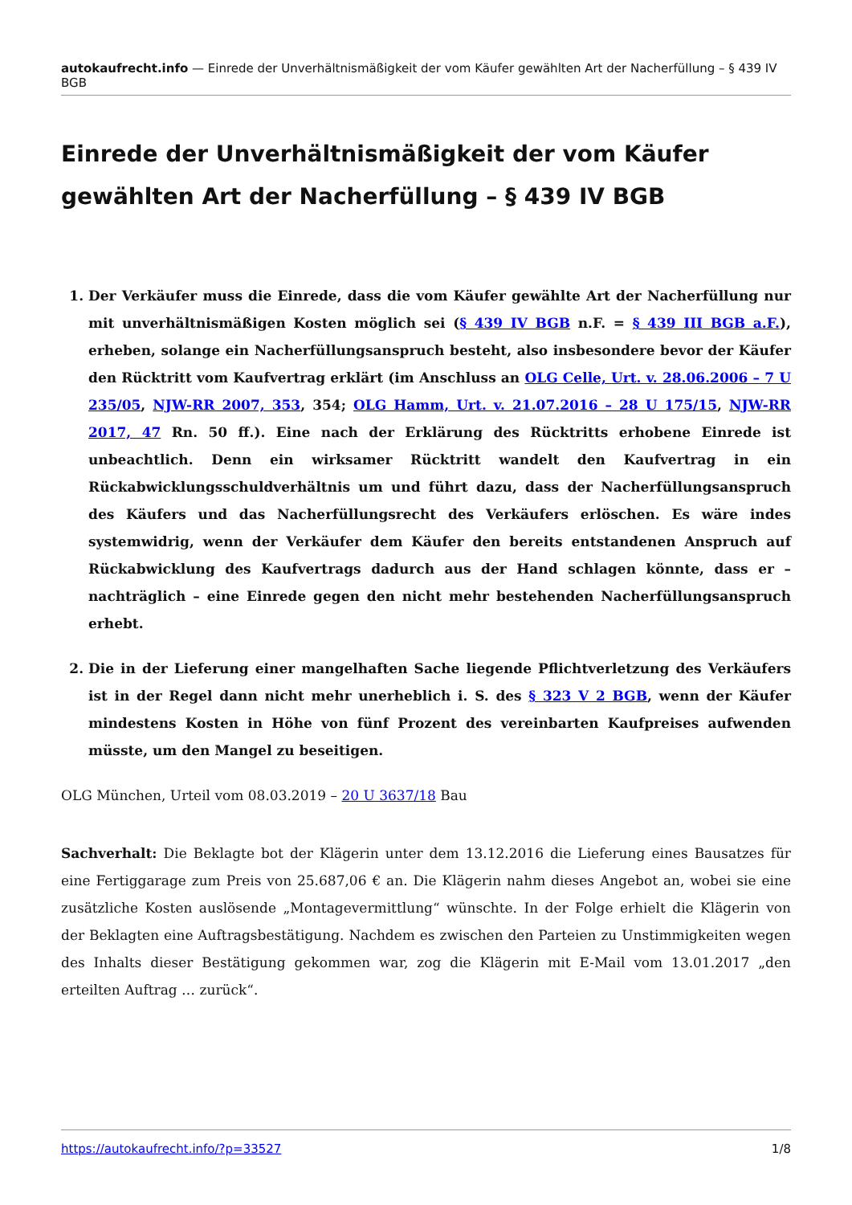autokaufrecht.info — Einrede der Unverhältnismäßigkeit der vom Käufer gewählten Art der Nacherfüllung – § 439 IV BGB
Einrede der Unverhältnismäßigkeit der vom Käufer gewählten Art der Nacherfüllung – § 439 IV BGB
1. Der Verkäufer muss die Einrede, dass die vom Käufer gewählte Art der Nacherfüllung nur mit unverhältnismäßigen Kosten möglich sei (§ 439 IV BGB n.F. = § 439 III BGB a.F.), erheben, solange ein Nacherfüllungsanspruch besteht, also insbesondere bevor der Käufer den Rücktritt vom Kaufvertrag erklärt (im Anschluss an OLG Celle, Urt. v. 28.06.2006 – 7 U 235/05, NJW-RR 2007, 353, 354; OLG Hamm, Urt. v. 21.07.2016 – 28 U 175/15, NJW-RR 2017, 47 Rn. 50 ff.). Eine nach der Erklärung des Rücktritts erhobene Einrede ist unbeachtlich. Denn ein wirksamer Rücktritt wandelt den Kaufvertrag in ein Rückabwicklungsschuldverhältnis um und führt dazu, dass der Nacherfüllungsanspruch des Käufers und das Nacherfüllungsrecht des Verkäufers erlöschen. Es wäre indes systemwidrig, wenn der Verkäufer dem Käufer den bereits entstandenen Anspruch auf Rückabwicklung des Kaufvertrags dadurch aus der Hand schlagen könnte, dass er – nachträglich – eine Einrede gegen den nicht mehr bestehenden Nacherfüllungsanspruch erhebt.
2. Die in der Lieferung einer mangelhaften Sache liegende Pflichtverletzung des Verkäufers ist in der Regel dann nicht mehr unerheblich i. S. des § 323 V 2 BGB, wenn der Käufer mindestens Kosten in Höhe von fünf Prozent des vereinbarten Kaufpreises aufwenden müsste, um den Mangel zu beseitigen.
OLG München, Urteil vom 08.03.2019 – 20 U 3637/18 Bau
Sachverhalt: Die Beklagte bot der Klägerin unter dem 13.12.2016 die Lieferung eines Bausatzes für eine Fertiggarage zum Preis von 25.687,06 € an. Die Klägerin nahm dieses Angebot an, wobei sie eine zusätzliche Kosten auslösende „Montagevermittlung“ wünschte. In der Folge erhielt die Klägerin von der Beklagten eine Auftragsbestätigung. Nachdem es zwischen den Parteien zu Unstimmigkeiten wegen des Inhalts dieser Bestätigung gekommen war, zog die Klägerin mit E-Mail vom 13.01.2017 „den erteilten Auftrag … zurück“.
https://autokaufrecht.info/?p=33527 1/8